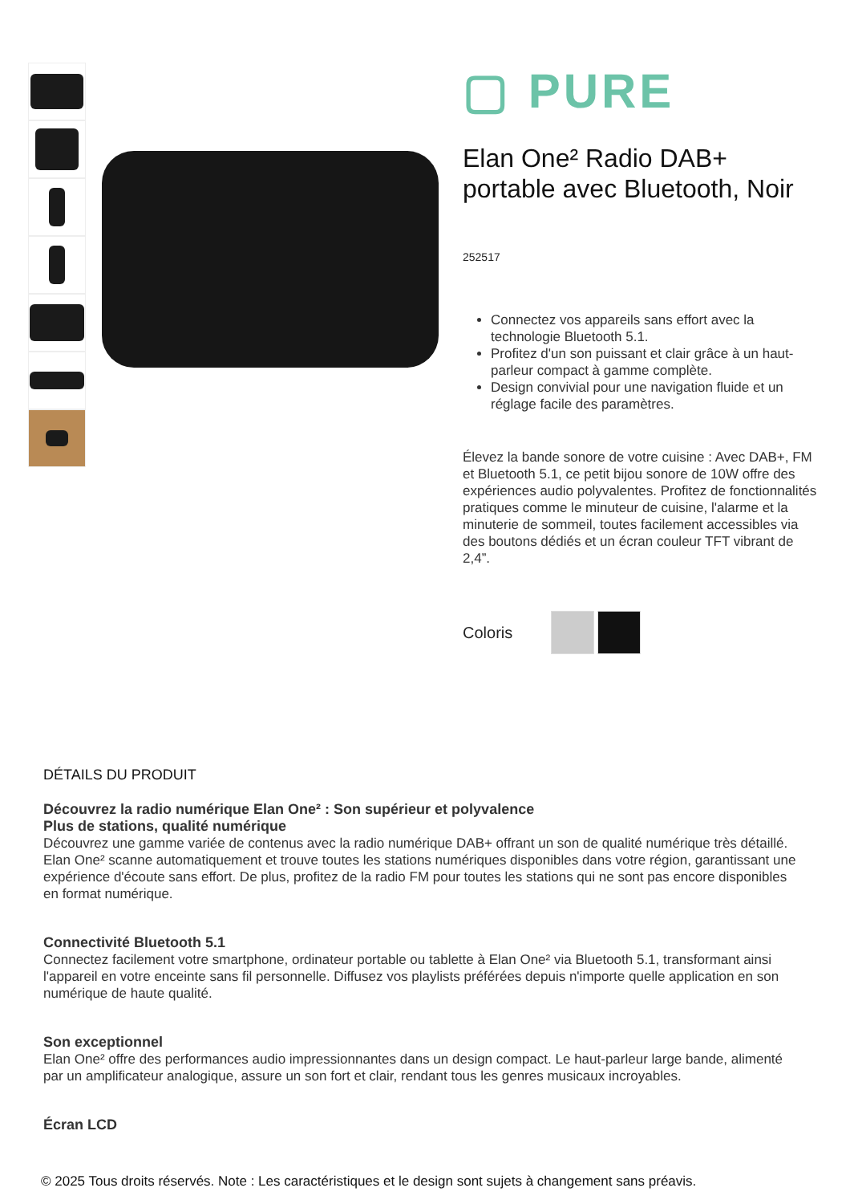▢ PURE
Elan One² Radio DAB+ portable avec Bluetooth, Noir
252517
Connectez vos appareils sans effort avec la technologie Bluetooth 5.1.
Profitez d'un son puissant et clair grâce à un haut-parleur compact à gamme complète.
Design convivial pour une navigation fluide et un réglage facile des paramètres.
Élevez la bande sonore de votre cuisine : Avec DAB+, FM et Bluetooth 5.1, ce petit bijou sonore de 10W offre des expériences audio polyvalentes. Profitez de fonctionnalités pratiques comme le minuteur de cuisine, l'alarme et la minuterie de sommeil, toutes facilement accessibles via des boutons dédiés et un écran couleur TFT vibrant de 2,4”.
Coloris
DÉTAILS DU PRODUIT
Découvrez la radio numérique Elan One² : Son supérieur et polyvalence
Plus de stations, qualité numérique
Découvrez une gamme variée de contenus avec la radio numérique DAB+ offrant un son de qualité numérique très détaillé. Elan One² scanne automatiquement et trouve toutes les stations numériques disponibles dans votre région, garantissant une expérience d'écoute sans effort. De plus, profitez de la radio FM pour toutes les stations qui ne sont pas encore disponibles en format numérique.
Connectivité Bluetooth 5.1
Connectez facilement votre smartphone, ordinateur portable ou tablette à Elan One² via Bluetooth 5.1, transformant ainsi l'appareil en votre enceinte sans fil personnelle. Diffusez vos playlists préférées depuis n'importe quelle application en son numérique de haute qualité.
Son exceptionnel
Elan One² offre des performances audio impressionnantes dans un design compact. Le haut-parleur large bande, alimenté par un amplificateur analogique, assure un son fort et clair, rendant tous les genres musicaux incroyables.
Écran LCD
© 2025 Tous droits réservés. Note : Les caractéristiques et le design sont sujets à changement sans préavis.